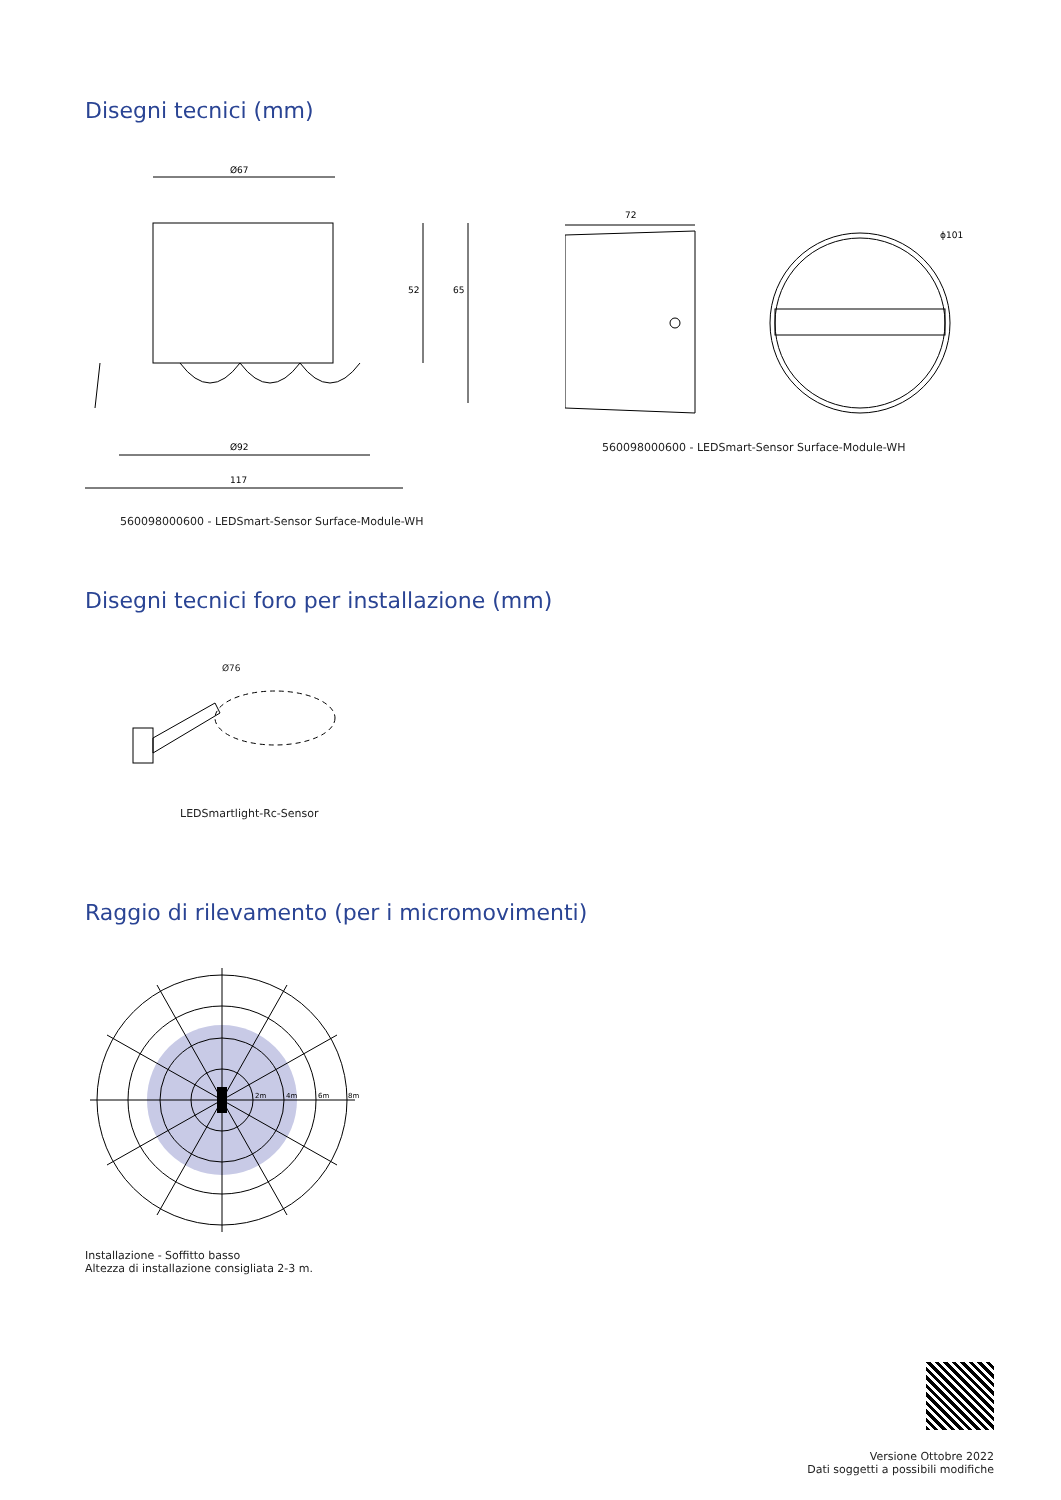Disegni tecnici (mm)
Ø67
52
65
Ø92
117
560098000600 - LEDSmart-Sensor Surface-Module-WH
72
ϕ101
560098000600 - LEDSmart-Sensor Surface-Module-WH
Disegni tecnici foro per installazione (mm)
Ø76
LEDSmartlight-Rc-Sensor
Raggio di rilevamento (per i micromovimenti)
2m
4m
6m
8m
Installazione - Soffitto basso
Altezza di installazione consigliata 2-3 m.
Versione Ottobre 2022
Dati soggetti a possibili modifiche